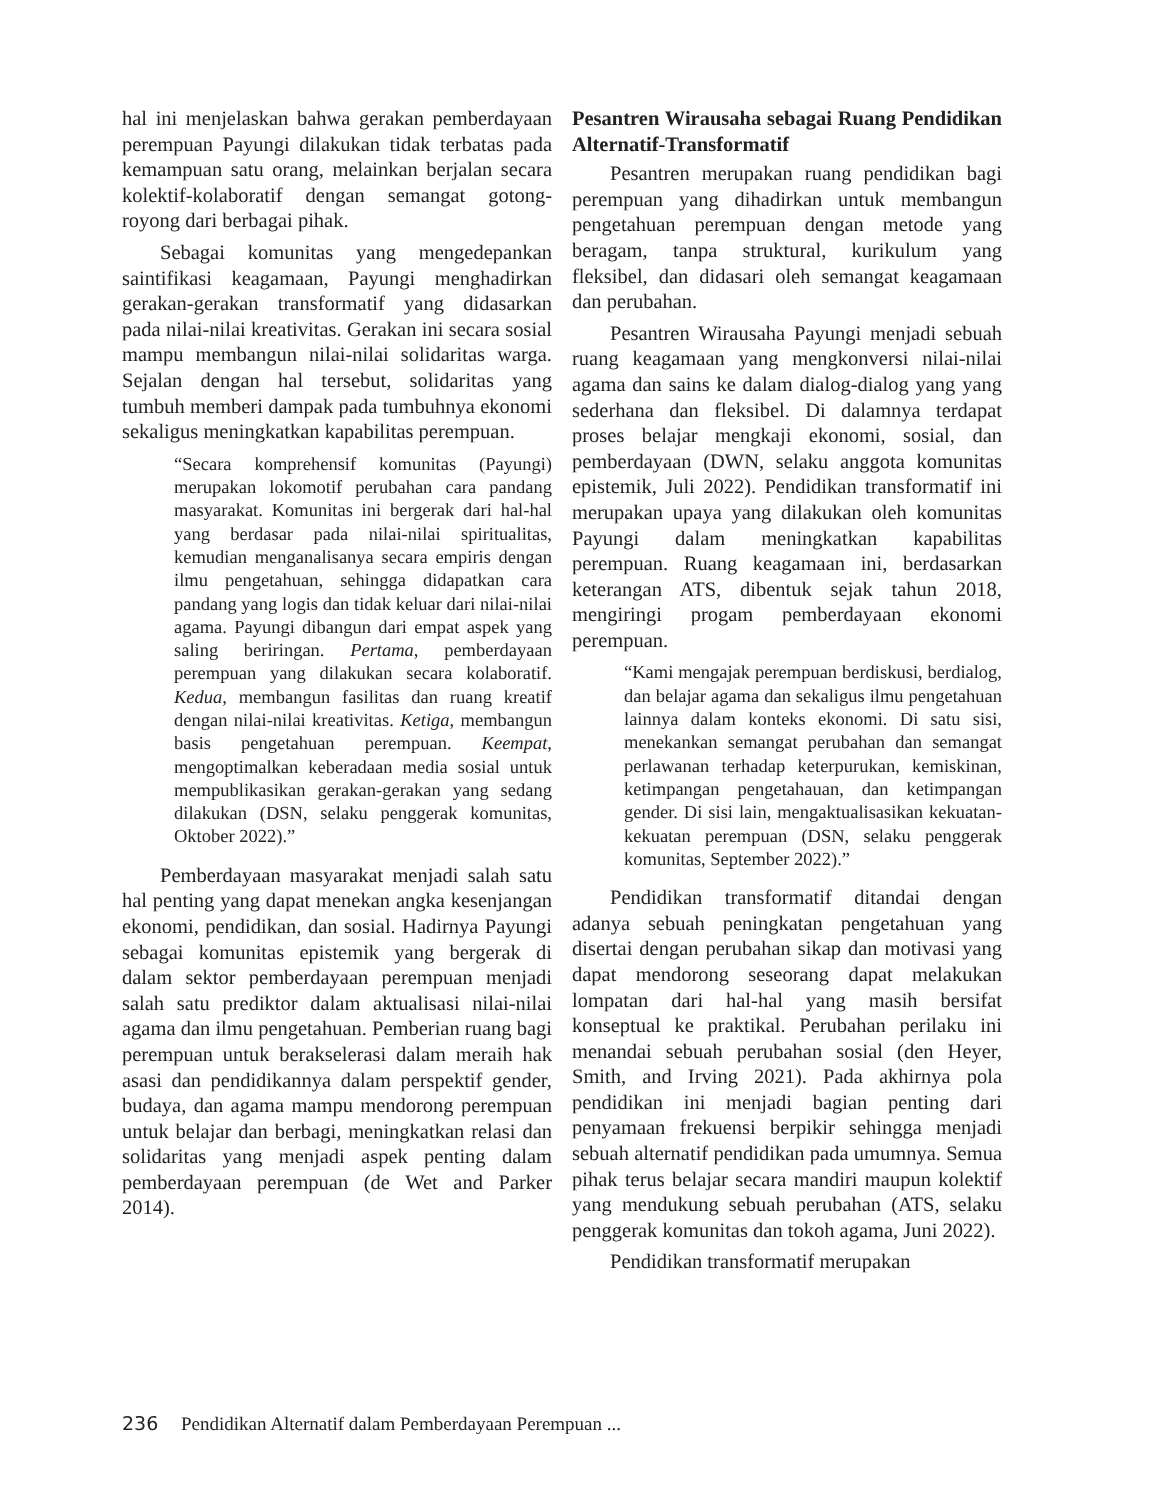hal ini menjelaskan bahwa gerakan pemberdayaan perempuan Payungi dilakukan tidak terbatas pada kemampuan satu orang, melainkan berjalan secara kolektif-kolaboratif dengan semangat gotong-royong dari berbagai pihak.
Sebagai komunitas yang mengedepankan saintifikasi keagamaan, Payungi menghadirkan gerakan-gerakan transformatif yang didasarkan pada nilai-nilai kreativitas. Gerakan ini secara sosial mampu membangun nilai-nilai solidaritas warga. Sejalan dengan hal tersebut, solidaritas yang tumbuh memberi dampak pada tumbuhnya ekonomi sekaligus meningkatkan kapabilitas perempuan.
“Secara komprehensif komunitas (Payungi) merupakan lokomotif perubahan cara pandang masyarakat. Komunitas ini bergerak dari hal-hal yang berdasar pada nilai-nilai spiritualitas, kemudian menganalisanya secara empiris dengan ilmu pengetahuan, sehingga didapatkan cara pandang yang logis dan tidak keluar dari nilai-nilai agama. Payungi dibangun dari empat aspek yang saling beriringan. Pertama, pemberdayaan perempuan yang dilakukan secara kolaboratif. Kedua, membangun fasilitas dan ruang kreatif dengan nilai-nilai kreativitas. Ketiga, membangun basis pengetahuan perempuan. Keempat, mengoptimalkan keberadaan media sosial untuk mempublikasikan gerakan-gerakan yang sedang dilakukan (DSN, selaku penggerak komunitas, Oktober 2022).”
Pemberdayaan masyarakat menjadi salah satu hal penting yang dapat menekan angka kesenjangan ekonomi, pendidikan, dan sosial. Hadirnya Payungi sebagai komunitas epistemik yang bergerak di dalam sektor pemberdayaan perempuan menjadi salah satu prediktor dalam aktualisasi nilai-nilai agama dan ilmu pengetahuan. Pemberian ruang bagi perempuan untuk berakselerasi dalam meraih hak asasi dan pendidikannya dalam perspektif gender, budaya, dan agama mampu mendorong perempuan untuk belajar dan berbagi, meningkatkan relasi dan solidaritas yang menjadi aspek penting dalam pemberdayaan perempuan (de Wet and Parker 2014).
Pesantren Wirausaha sebagai Ruang Pendidikan Alternatif-Transformatif
Pesantren merupakan ruang pendidikan bagi perempuan yang dihadirkan untuk membangun pengetahuan perempuan dengan metode yang beragam, tanpa struktural, kurikulum yang fleksibel, dan didasari oleh semangat keagamaan dan perubahan.
Pesantren Wirausaha Payungi menjadi sebuah ruang keagamaan yang mengkonversi nilai-nilai agama dan sains ke dalam dialog-dialog yang yang sederhana dan fleksibel. Di dalamnya terdapat proses belajar mengkaji ekonomi, sosial, dan pemberdayaan (DWN, selaku anggota komunitas epistemik, Juli 2022). Pendidikan transformatif ini merupakan upaya yang dilakukan oleh komunitas Payungi dalam meningkatkan kapabilitas perempuan. Ruang keagamaan ini, berdasarkan keterangan ATS, dibentuk sejak tahun 2018, mengiringi progam pemberdayaan ekonomi perempuan.
“Kami mengajak perempuan berdiskusi, berdialog, dan belajar agama dan sekaligus ilmu pengetahuan lainnya dalam konteks ekonomi. Di satu sisi, menekankan semangat perubahan dan semangat perlawanan terhadap keterpurukan, kemiskinan, ketimpangan pengetahauan, dan ketimpangan gender. Di sisi lain, mengaktualisasikan kekuatan-kekuatan perempuan (DSN, selaku penggerak komunitas, September 2022).”
Pendidikan transformatif ditandai dengan adanya sebuah peningkatan pengetahuan yang disertai dengan perubahan sikap dan motivasi yang dapat mendorong seseorang dapat melakukan lompatan dari hal-hal yang masih bersifat konseptual ke praktikal. Perubahan perilaku ini menandai sebuah perubahan sosial (den Heyer, Smith, and Irving 2021). Pada akhirnya pola pendidikan ini menjadi bagian penting dari penyamaan frekuensi berpikir sehingga menjadi sebuah alternatif pendidikan pada umumnya. Semua pihak terus belajar secara mandiri maupun kolektif yang mendukung sebuah perubahan (ATS, selaku penggerak komunitas dan tokoh agama, Juni 2022).
Pendidikan transformatif merupakan
236 Pendidikan Alternatif dalam Pemberdayaan Perempuan ...